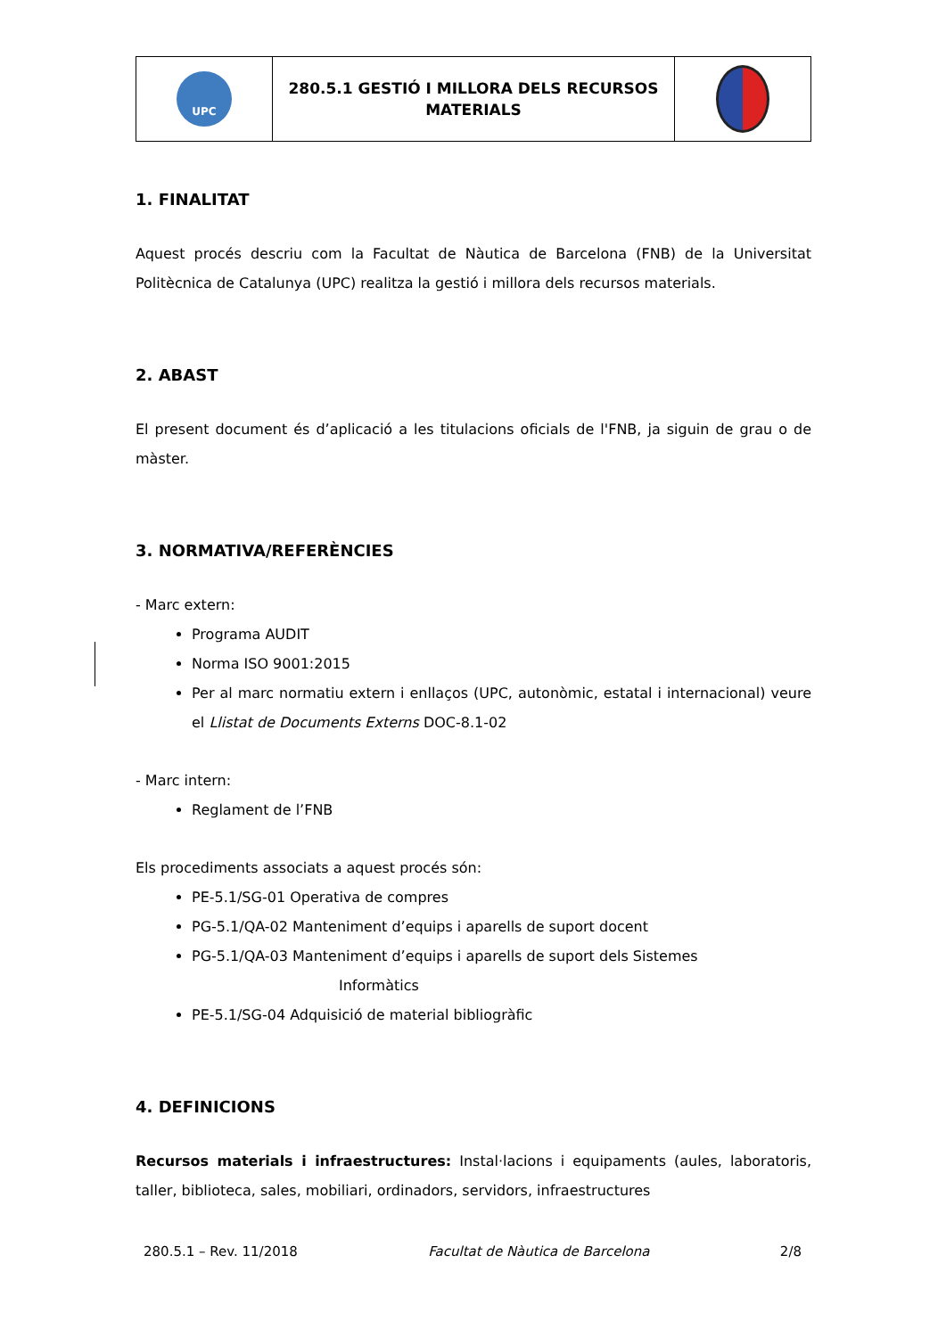| UPC | 280.5.1 GESTIÓ I MILLORA DELS RECURSOS MATERIALS | |
1. FINALITAT
Aquest procés descriu com la Facultat de Nàutica de Barcelona (FNB) de la Universitat Politècnica de Catalunya (UPC) realitza la gestió i millora dels recursos materials.
2. ABAST
El present document és d’aplicació a les titulacions oficials de l'FNB, ja siguin de grau o de màster.
3. NORMATIVA/REFERÈNCIES
- Marc extern:
Programa AUDIT
Norma ISO 9001:2015
Per al marc normatiu extern i enllaços (UPC, autonòmic, estatal i internacional) veure el Llistat de Documents Externs DOC-8.1-02
- Marc intern:
Reglament de l’FNB
Els procediments associats a aquest procés són:
PE-5.1/SG-01 Operativa de compres
PG-5.1/QA-02 Manteniment d’equips i aparells de suport docent
PG-5.1/QA-03 Manteniment d’equips i aparells de suport dels Sistemes
Informàtics
PE-5.1/SG-04 Adquisició de material bibliogràfic
4. DEFINICIONS
Recursos materials i infraestructures: Instal·lacions i equipaments (aules, laboratoris, taller, biblioteca, sales, mobiliari, ordinadors, servidors, infraestructures
280.5.1 – Rev. 11/2018 Facultat de Nàutica de Barcelona 2/8